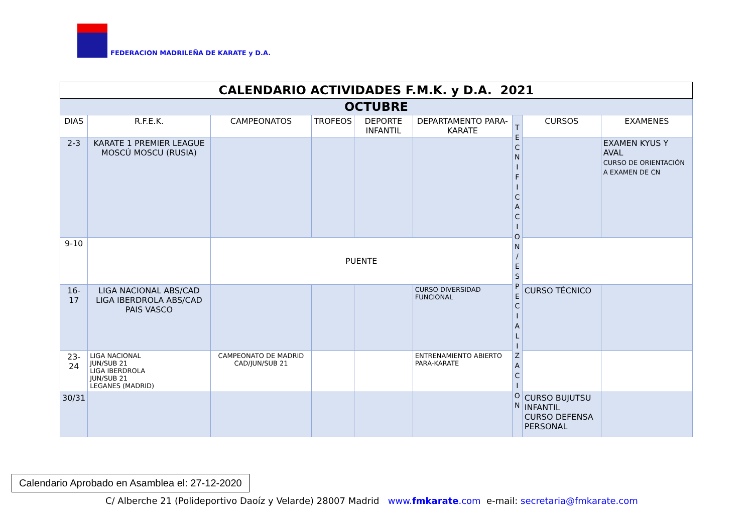FEDERACION MADRILEÑA DE KARATE y D.A.
| CALENDARIO ACTIVIDADES F.M.K. y D.A. 2021 | | | | | | | | |
| OCTUBRE | | | | | | | | |
| DIAS | R.F.E.K. | CAMPEONATOS | TROFEOS | DEPORTE INFANTIL | DEPARTAMENTO PARA-KARATE | T E C N I F I C A C I O N / E S P E C I A L I Z A C I O N | CURSOS | EXAMENES |
| 2-3 | KARATE 1 PREMIER LEAGUE MOSCÚ MOSCU (RUSIA) | | | | | | | EXAMEN KYUS Y AVAL CURSO DE ORIENTACIÓN A EXAMEN DE CN |
| 9-10 | | PUENTE | | | | | | |
| 16-17 | LIGA NACIONAL ABS/CAD LIGA IBERDROLA ABS/CAD PAIS VASCO | | | | CURSO DIVERSIDAD FUNCIONAL | | CURSO TÉCNICO | |
| 23-24 | LIGA NACIONAL JUN/SUB 21 LIGA IBERDROLA JUN/SUB 21 LEGANES (MADRID) | CAMPEONATO DE MADRID CAD/JUN/SUB 21 | | | ENTRENAMIENTO ABIERTO PARA-KARATE | | | |
| 30/31 | | | | | | | CURSO BUJUTSU INFANTIL CURSO DEFENSA PERSONAL | |
Calendario Aprobado en Asamblea el: 27-12-2020
C/ Alberche 21 (Polideportivo Daoíz y Velarde) 28007 Madrid www.fmkarate.com e-mail: secretaria@fmkarate.com